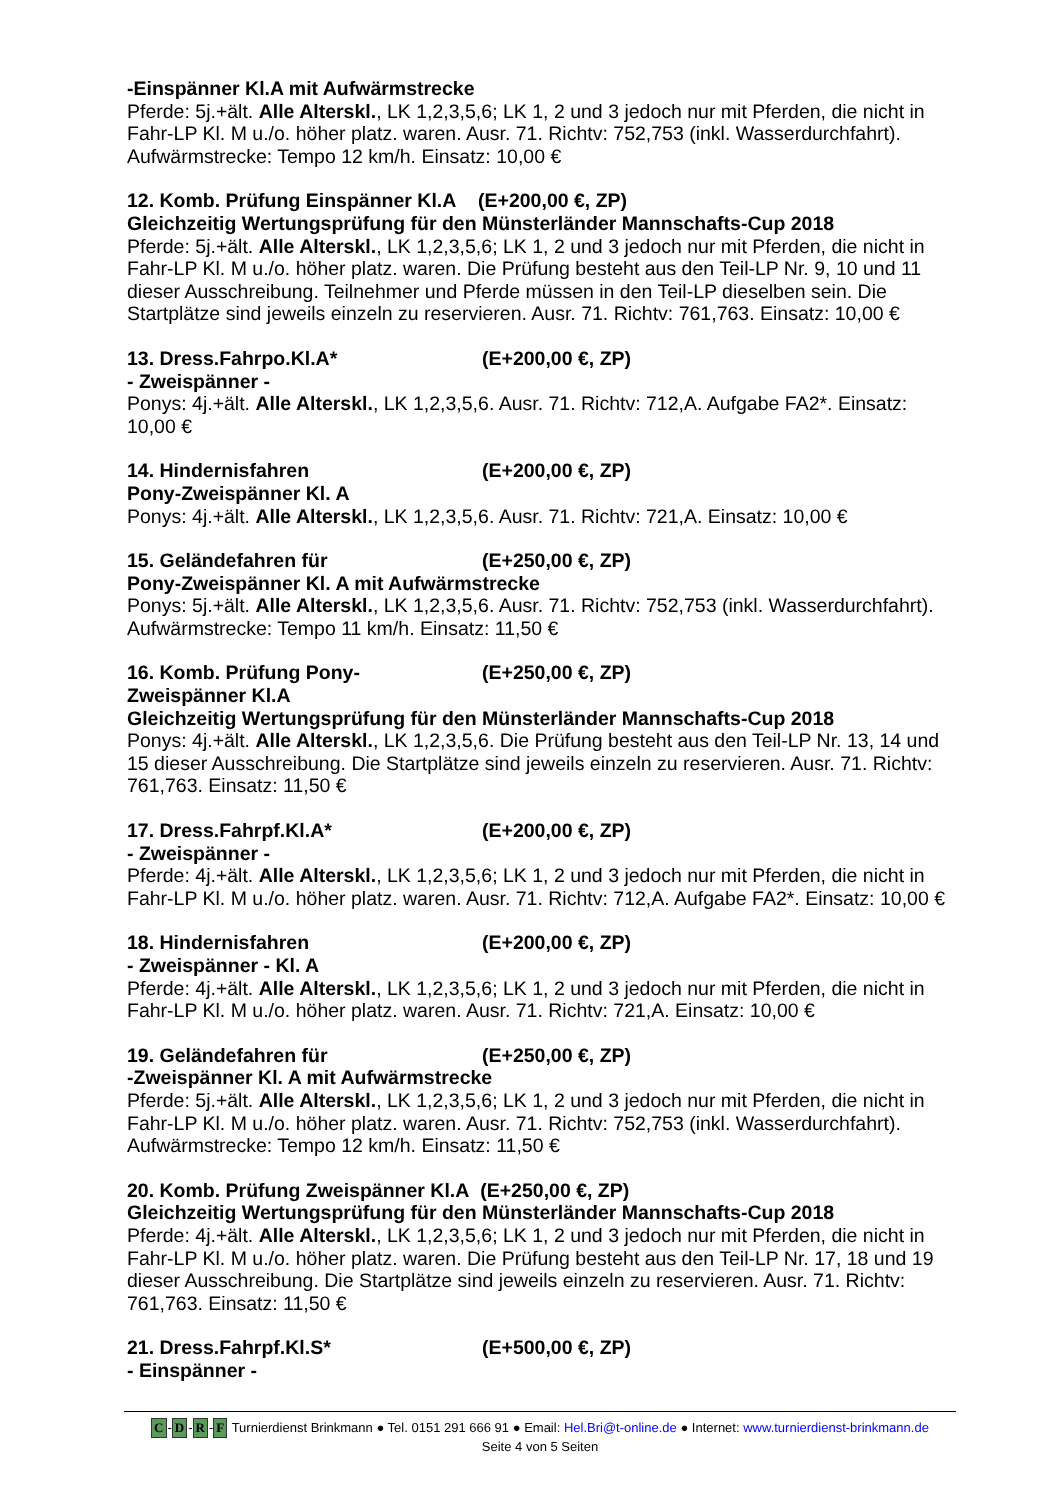-Einspänner Kl.A mit Aufwärmstrecke
Pferde: 5j.+ält. Alle Alterskl., LK 1,2,3,5,6; LK 1, 2 und 3 jedoch nur mit Pferden, die nicht in Fahr-LP Kl. M u./o. höher platz. waren. Ausr. 71. Richtv: 752,753 (inkl. Wasserdurchfahrt). Aufwärmstrecke: Tempo 12 km/h. Einsatz: 10,00 €
12. Komb. Prüfung Einspänner Kl.A (E+200,00 €, ZP)
Gleichzeitig Wertungsprüfung für den Münsterländer Mannschafts-Cup 2018
Pferde: 5j.+ält. Alle Alterskl., LK 1,2,3,5,6; LK 1, 2 und 3 jedoch nur mit Pferden, die nicht in Fahr-LP Kl. M u./o. höher platz. waren. Die Prüfung besteht aus den Teil-LP Nr. 9, 10 und 11 dieser Ausschreibung. Teilnehmer und Pferde müssen in den Teil-LP dieselben sein. Die Startplätze sind jeweils einzeln zu reservieren. Ausr. 71. Richtv: 761,763. Einsatz: 10,00 €
13. Dress.Fahrpo.Kl.A* (E+200,00 €, ZP)
- Zweispänner -
Ponys: 4j.+ält. Alle Alterskl., LK 1,2,3,5,6. Ausr. 71. Richtv: 712,A. Aufgabe FA2*. Einsatz: 10,00 €
14. Hindernisfahren (E+200,00 €, ZP)
Pony-Zweispänner Kl. A
Ponys: 4j.+ält. Alle Alterskl., LK 1,2,3,5,6. Ausr. 71. Richtv: 721,A. Einsatz: 10,00 €
15. Geländefahren für (E+250,00 €, ZP)
Pony-Zweispänner Kl. A mit Aufwärmstrecke
Ponys: 5j.+ält. Alle Alterskl., LK 1,2,3,5,6. Ausr. 71. Richtv: 752,753 (inkl. Wasserdurchfahrt). Aufwärmstrecke: Tempo 11 km/h. Einsatz: 11,50 €
16. Komb. Prüfung Pony-
Zweispänner Kl.A (E+250,00 €, ZP)
Gleichzeitig Wertungsprüfung für den Münsterländer Mannschafts-Cup 2018
Ponys: 4j.+ält. Alle Alterskl., LK 1,2,3,5,6. Die Prüfung besteht aus den Teil-LP Nr. 13, 14 und 15 dieser Ausschreibung. Die Startplätze sind jeweils einzeln zu reservieren. Ausr. 71. Richtv: 761,763. Einsatz: 11,50 €
17. Dress.Fahrpf.Kl.A* (E+200,00 €, ZP)
- Zweispänner -
Pferde: 4j.+ält. Alle Alterskl., LK 1,2,3,5,6; LK 1, 2 und 3 jedoch nur mit Pferden, die nicht in Fahr-LP Kl. M u./o. höher platz. waren. Ausr. 71. Richtv: 712,A. Aufgabe FA2*. Einsatz: 10,00 €
18. Hindernisfahren (E+200,00 €, ZP)
- Zweispänner - Kl. A
Pferde: 4j.+ält. Alle Alterskl., LK 1,2,3,5,6; LK 1, 2 und 3 jedoch nur mit Pferden, die nicht in Fahr-LP Kl. M u./o. höher platz. waren. Ausr. 71. Richtv: 721,A. Einsatz: 10,00 €
19. Geländefahren für (E+250,00 €, ZP)
-Zweispänner Kl. A mit Aufwärmstrecke
Pferde: 5j.+ält. Alle Alterskl., LK 1,2,3,5,6; LK 1, 2 und 3 jedoch nur mit Pferden, die nicht in Fahr-LP Kl. M u./o. höher platz. waren. Ausr. 71. Richtv: 752,753 (inkl. Wasserdurchfahrt). Aufwärmstrecke: Tempo 12 km/h. Einsatz: 11,50 €
20. Komb. Prüfung Zweispänner Kl.A (E+250,00 €, ZP)
Gleichzeitig Wertungsprüfung für den Münsterländer Mannschafts-Cup 2018
Pferde: 4j.+ält. Alle Alterskl., LK 1,2,3,5,6; LK 1, 2 und 3 jedoch nur mit Pferden, die nicht in Fahr-LP Kl. M u./o. höher platz. waren. Die Prüfung besteht aus den Teil-LP Nr. 17, 18 und 19 dieser Ausschreibung. Die Startplätze sind jeweils einzeln zu reservieren. Ausr. 71. Richtv: 761,763. Einsatz: 11,50 €
21. Dress.Fahrpf.Kl.S* (E+500,00 €, ZP)
- Einspänner -
C -D -R -F Turnierdienst Brinkmann ● Tel. 0151 291 666 91 ● Email: Hel.Bri@t-online.de ● Internet: www.turnierdienst-brinkmann.de
Seite 4 von 5 Seiten